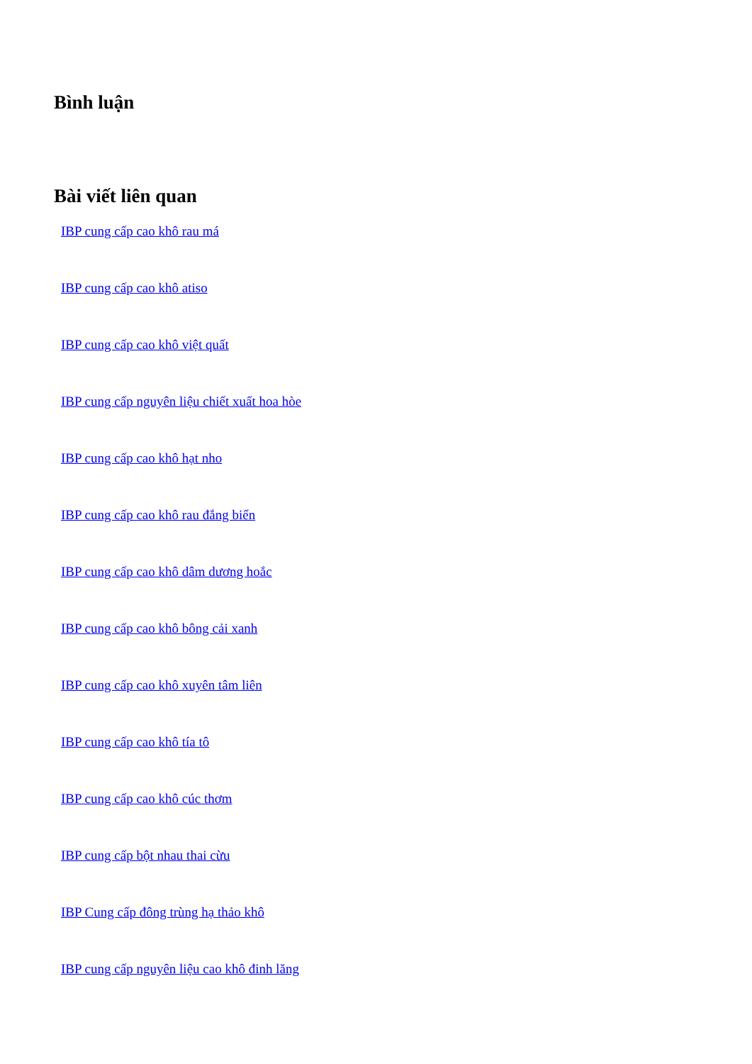Bình luận
Bài viết liên quan
IBP cung cấp cao khô rau má
IBP cung cấp cao khô atiso
IBP cung cấp cao khô việt quất
IBP cung cấp nguyên liệu chiết xuất hoa hòe
IBP cung cấp cao khô hạt nho
IBP cung cấp cao khô rau đắng biển
IBP cung cấp cao khô dâm dương hoắc
IBP cung cấp cao khô bông cải xanh
IBP cung cấp cao khô xuyên tâm liên
IBP cung cấp cao khô tía tô
IBP cung cấp cao khô cúc thơm
IBP cung cấp bột nhau thai cừu
IBP Cung cấp đông trùng hạ thảo khô
IBP cung cấp nguyên liệu cao khô đinh lăng